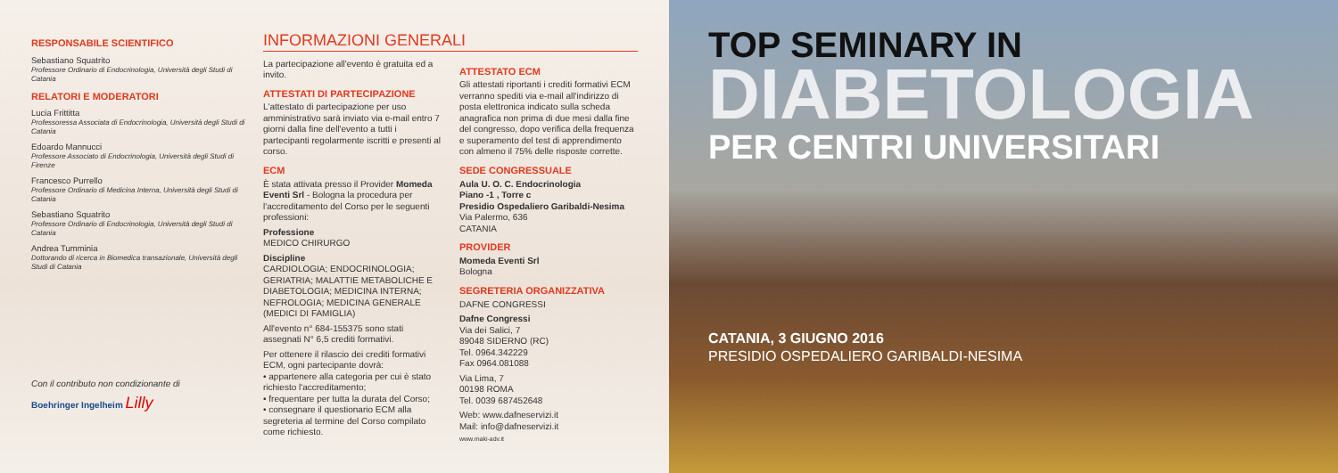RESPONSABILE SCIENTIFICO
Sebastiano Squatrito
Professore Ordinario di Endocrinologia, Università degli Studi di Catania
RELATORI E MODERATORI
Lucia Frittitta
Professoressa Associata di Endocrinologia, Università degli Studi di Catania
Edoardo Mannucci
Professore Associato di Endocrinologia, Università degli Studi di Firenze
Francesco Purrello
Professore Ordinario di Medicina Interna, Università degli Studi di Catania
Sebastiano Squatrito
Professore Ordinario di Endocrinologia, Università degli Studi di Catania
Andrea Tumminia
Dottorando di ricerca in Biomedica transazionale, Università degli Studi di Catania
Con il contributo non condizionante di
Boehringer Ingelheim Lilly
INFORMAZIONI GENERALI
La partecipazione all'evento è gratuita ed a invito.
ATTESTATI DI PARTECIPAZIONE
L'attestato di partecipazione per uso amministrativo sarà inviato via e-mail entro 7 giorni dalla fine dell'evento a tutti i partecipanti regolarmente iscritti e presenti al corso.
ECM
È stata attivata presso il Provider Momeda Eventi Srl - Bologna la procedura per l'accreditamento del Corso per le seguenti professioni:
Professione
MEDICO CHIRURGO
Discipline
CARDIOLOGIA; ENDOCRINOLOGIA; GERIATRIA; MALATTIE METABOLICHE E DIABETOLOGIA; MEDICINA INTERNA; NEFROLOGIA; MEDICINA GENERALE (MEDICI DI FAMIGLIA)
All'evento n° 684-155375 sono stati assegnati N° 6,5 crediti formativi.
Per ottenere il rilascio dei crediti formativi ECM, ogni partecipante dovrà:
• appartenere alla categoria per cui è stato richiesto l'accreditamento;
• frequentare per tutta la durata del Corso;
• consegnare il questionario ECM alla segreteria al termine del Corso compilato come richiesto.
ATTESTATO ECM
Gli attestati riportanti i crediti formativi ECM verranno spediti via e-mail all'indirizzo di posta elettronica indicato sulla scheda anagrafica non prima di due mesi dalla fine del congresso, dopo verifica della frequenza e superamento del test di apprendimento con almeno il 75% delle risposte corrette.
SEDE CONGRESSUALE
Aula U. O. C. Endocrinologia
Piano -1 , Torre c
Presidio Ospedaliero Garibaldi-Nesima
Via Palermo, 636
CATANIA
PROVIDER
Momeda Eventi Srl
Bologna
SEGRETERIA ORGANIZZATIVA
DAFNE CONGRESSI
Dafne Congressi
Via dei Salici, 7
89048 SIDERNO (RC)
Tel. 0964.342229
Fax 0964.081088
Via Lima, 7
00198 ROMA
Tel. 0039 687452648
Web: www.dafneservizi.it
Mail: info@dafneservizi.it
www.maki-adv.it
TOP SEMINARY IN
DIABETOLOGIA
PER CENTRI UNIVERSITARI
CATANIA, 3 GIUGNO 2016
PRESIDIO OSPEDALIERO GARIBALDI-NESIMA